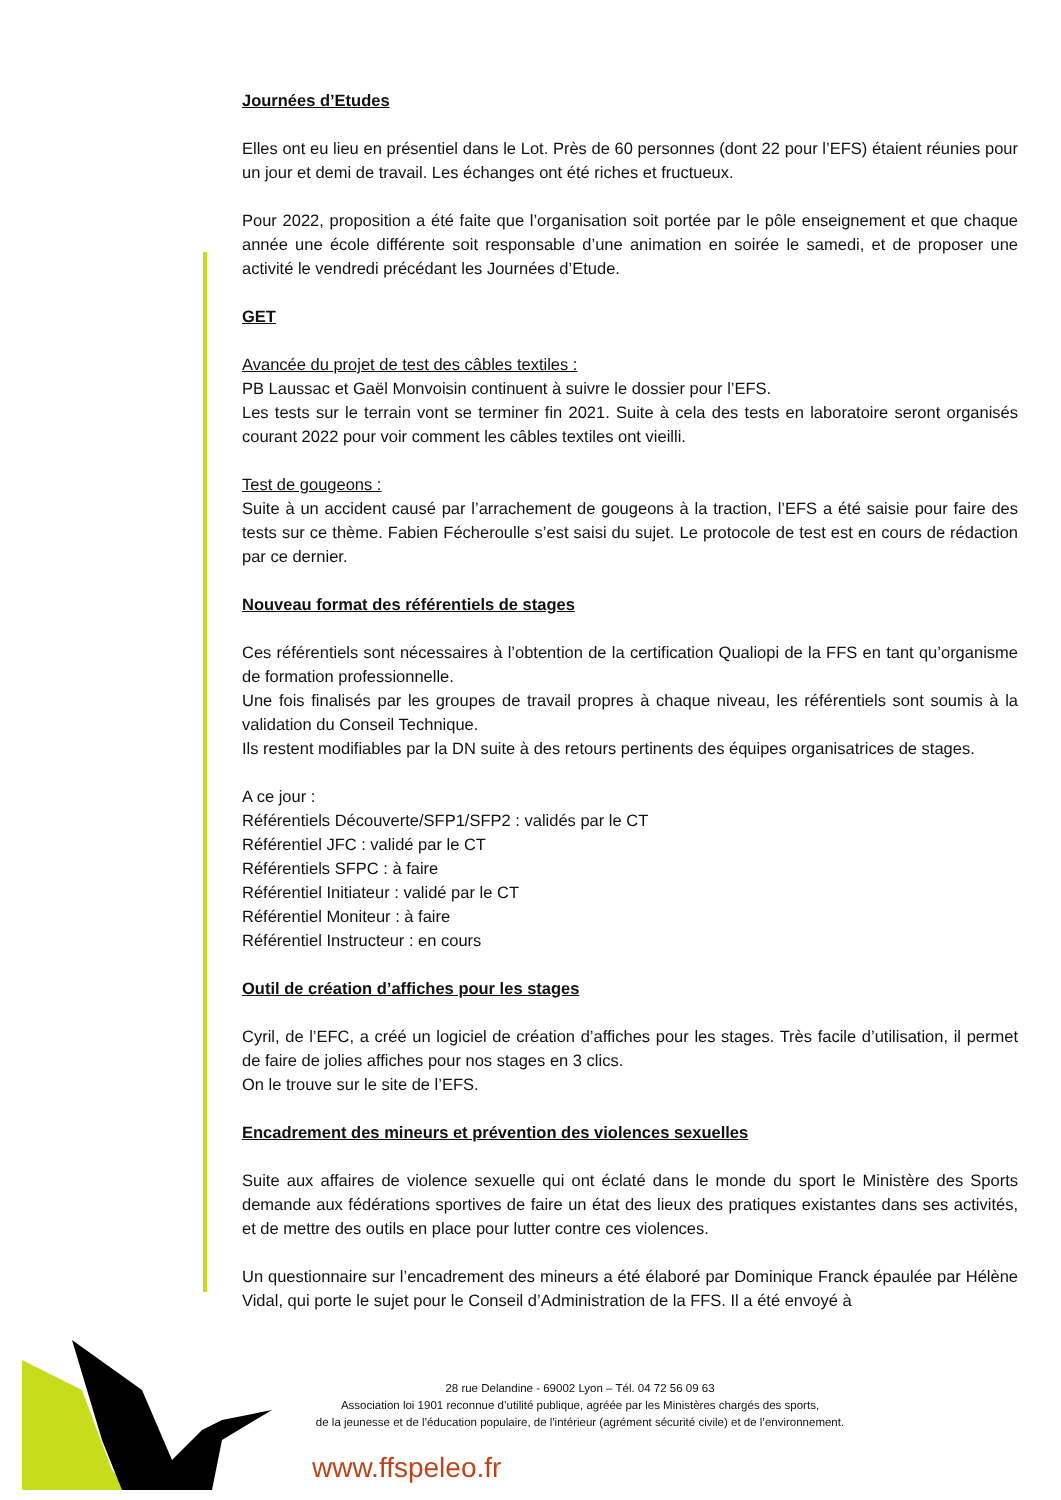Journées d’Etudes
Elles ont eu lieu en présentiel dans le Lot. Près de 60 personnes (dont 22 pour l’EFS) étaient réunies pour un jour et demi de travail. Les échanges ont été riches et fructueux.
Pour 2022, proposition a été faite que l’organisation soit portée par le pôle enseignement et que chaque année une école différente soit responsable d’une animation en soirée le samedi, et de proposer une activité le vendredi précédant les Journées d’Etude.
GET
Avancée du projet de test des câbles textiles :
PB Laussac et Gaël Monvoisin continuent à suivre le dossier pour l’EFS.
Les tests sur le terrain vont se terminer fin 2021. Suite à cela des tests en laboratoire seront organisés courant 2022 pour voir comment les câbles textiles ont vieilli.
Test de gougeons :
Suite à un accident causé par l’arrachement de gougeons à la traction, l’EFS a été saisie pour faire des tests sur ce thème. Fabien Fécheroulle s’est saisi du sujet. Le protocole de test est en cours de rédaction par ce dernier.
Nouveau format des référentiels de stages
Ces référentiels sont nécessaires à l’obtention de la certification Qualiopi de la FFS en tant qu’organisme de formation professionnelle.
Une fois finalisés par les groupes de travail propres à chaque niveau, les référentiels sont soumis à la validation du Conseil Technique.
Ils restent modifiables par la DN suite à des retours pertinents des équipes organisatrices de stages.
A ce jour :
Référentiels Découverte/SFP1/SFP2 : validés par le CT
Référentiel JFC : validé par le CT
Référentiels SFPC : à faire
Référentiel Initiateur : validé par le CT
Référentiel Moniteur : à faire
Référentiel Instructeur : en cours
Outil de création d’affiches pour les stages
Cyril, de l’EFC, a créé un logiciel de création d’affiches pour les stages. Très facile d’utilisation, il permet de faire de jolies affiches pour nos stages en 3 clics.
On le trouve sur le site de l’EFS.
Encadrement des mineurs et prévention des violences sexuelles
Suite aux affaires de violence sexuelle qui ont éclaté dans le monde du sport le Ministère des Sports demande aux fédérations sportives de faire un état des lieux des pratiques existantes dans ses activités, et de mettre des outils en place pour lutter contre ces violences.
Un questionnaire sur l’encadrement des mineurs a été élaboré par Dominique Franck épaulée par Hélène Vidal, qui porte le sujet pour le Conseil d’Administration de la FFS. Il a été envoyé à
28 rue Delandine - 69002 Lyon – Tél. 04 72 56 09 63
Association loi 1901 reconnue d’utilité publique, agréée par les Ministères chargés des sports,
de la jeunesse et de l’éducation populaire, de l'intérieur (agrément sécurité civile) et de l’environnement.
www.ffspeleo.fr